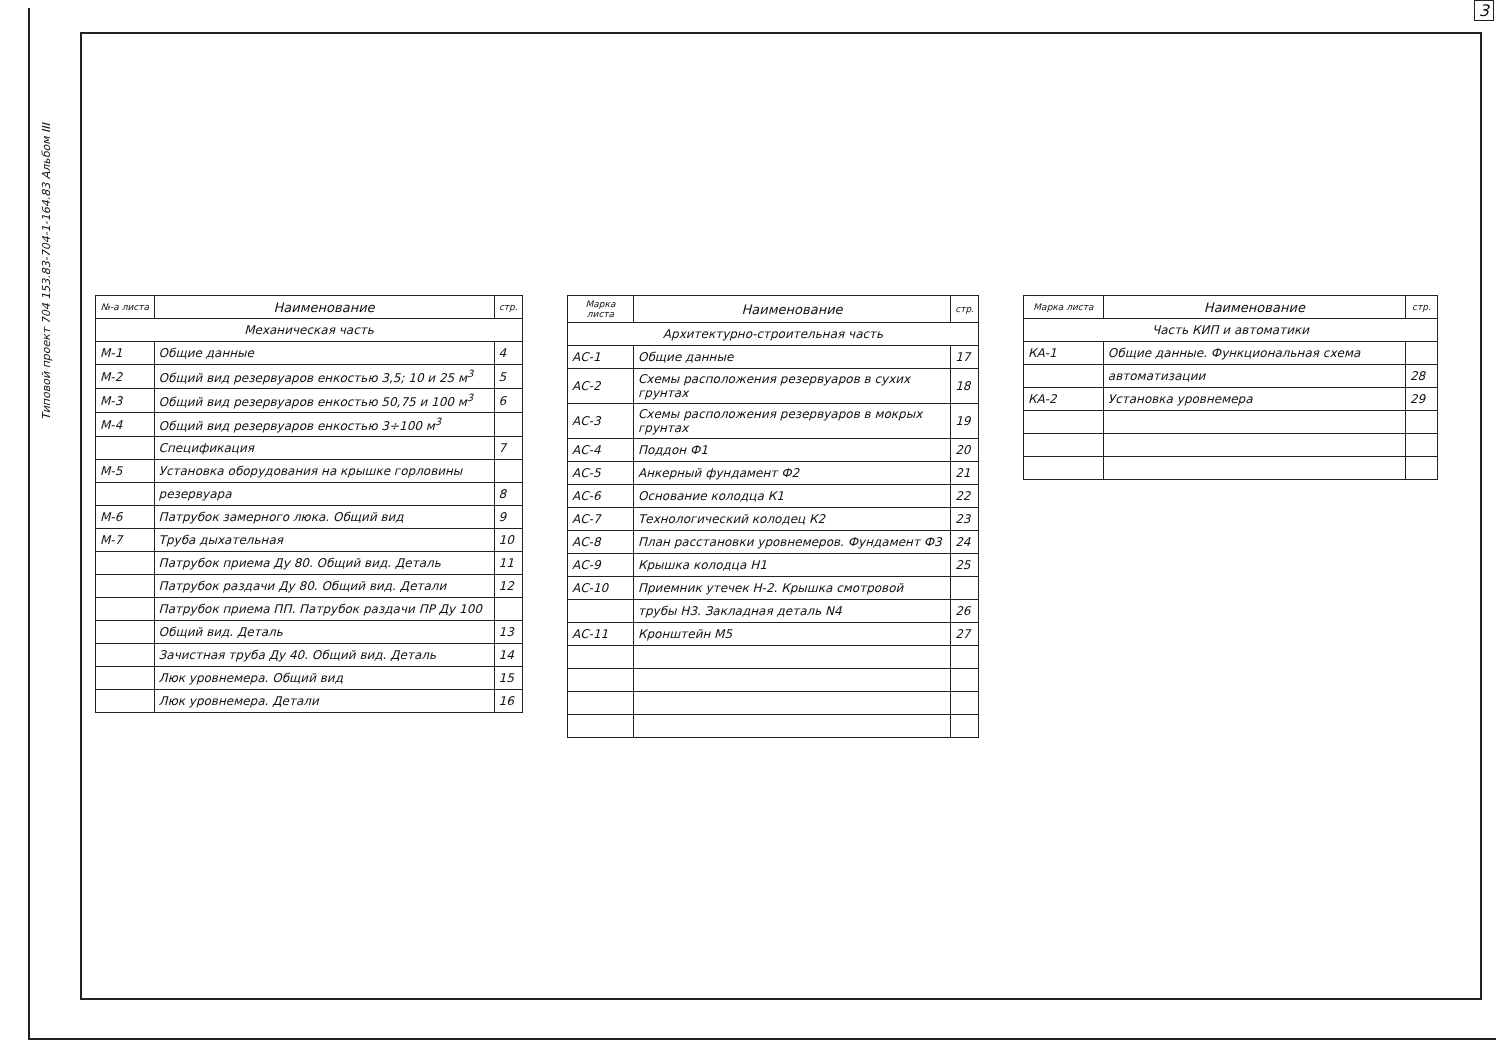3
Типовой проект 704 153.83-704-1-164.83 Альбом III
| №-а листа | Наименование | стр. |
| --- | --- | --- |
| Механическая часть | | |
| М-1 | Общие данные | 4 |
| М-2 | Общий вид резервуаров енкостью 3,5; 10 и 25 м<sup>3</sup> | 5 |
| М-3 | Общий вид резервуаров енкостью 50,75 и 100 м<sup>3</sup> | 6 |
| М-4 | Общий вид резервуаров енкостью 3÷100 м<sup>3</sup> | |
| | Спецификация | 7 |
| М-5 | Установка оборудования на крышке горловины | |
| | резервуара | 8 |
| М-6 | Патрубок замерного люка. Общий вид | 9 |
| М-7 | Труба дыхательная | 10 |
| | Патрубок приема Ду 80. Общий вид. Деталь | 11 |
| | Патрубок раздачи Ду 80. Общий вид. Детали | 12 |
| | Патрубок приема ПП. Патрубок раздачи ПР Ду 100 | |
| | Общий вид. Деталь | 13 |
| | Зачистная труба Ду 40. Общий вид. Деталь | 14 |
| | Люк уровнемера. Общий вид | 15 |
| | Люк уровнемера. Детали | 16 |
| Марка листа | Наименование | стр. |
| --- | --- | --- |
| Архитектурно-строительная часть | | |
| АС-1 | Общие данные | 17 |
| АС-2 | Схемы расположения резервуаров в сухих грунтах | 18 |
| АС-3 | Схемы расположения резервуаров в мокрых грунтах | 19 |
| АС-4 | Поддон Ф1 | 20 |
| АС-5 | Анкерный фундамент Ф2 | 21 |
| АС-6 | Основание колодца К1 | 22 |
| АС-7 | Технологический колодец К2 | 23 |
| АС-8 | План расстановки уровнемеров. Фундамент Ф3 | 24 |
| АС-9 | Крышка колодца Н1 | 25 |
| АС-10 | Приемник утечек Н-2. Крышка смотровой | |
| | трубы Н3. Закладная деталь N4 | 26 |
| АС-11 | Кронштейн М5 | 27 |
| Марка листа | Наименование | стр. |
| --- | --- | --- |
| Часть КИП и автоматики | | |
| КА-1 | Общие данные. Функциональная схема | |
| | автоматизации | 28 |
| КА-2 | Установка уровнемера | 29 |